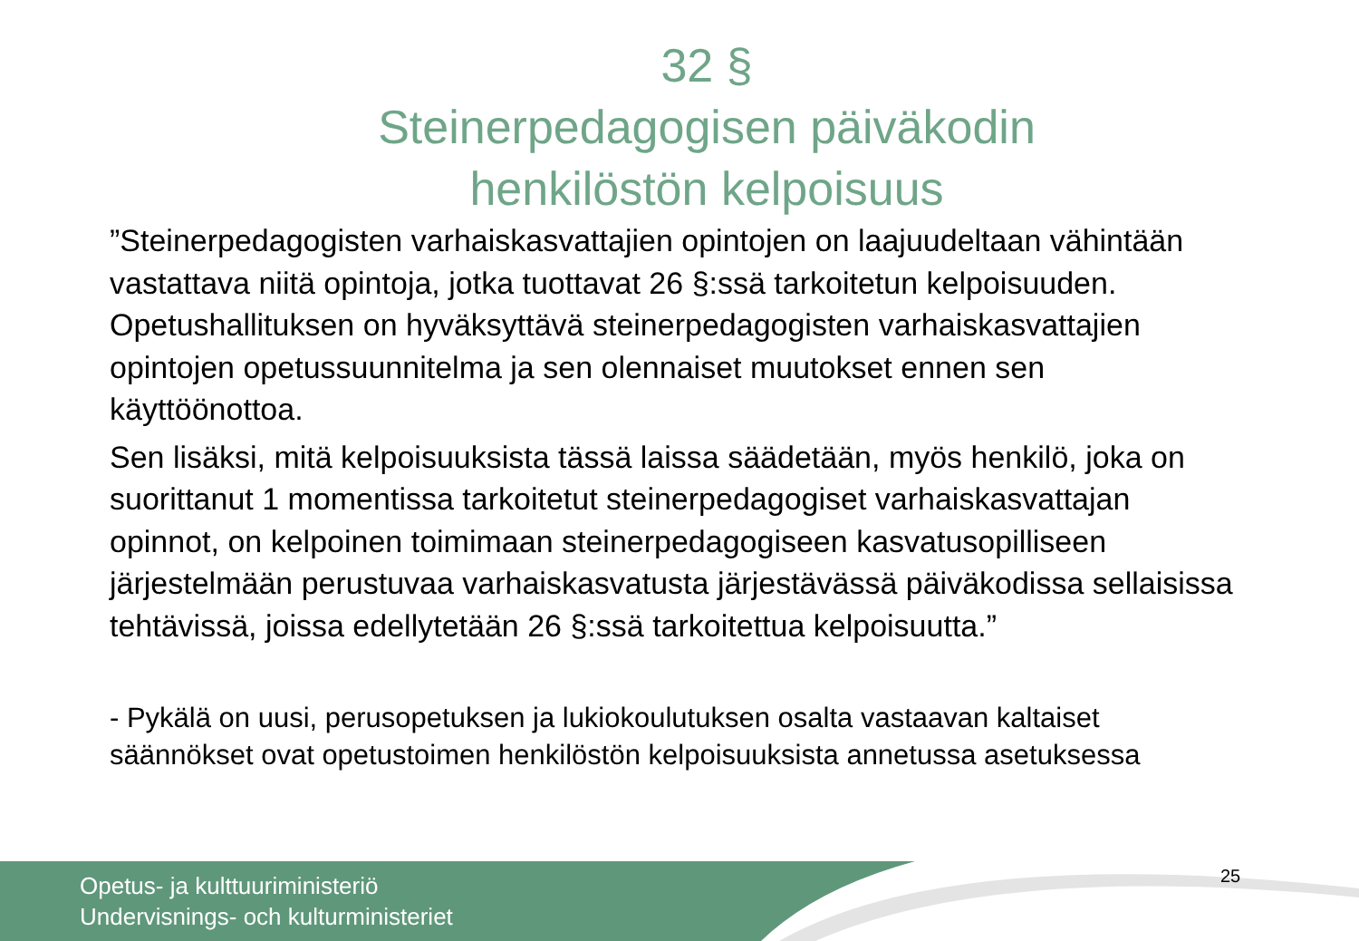32 §
Steinerpedagogisen päiväkodin henkilöstön kelpoisuus
”Steinerpedagogisten varhaiskasvattajien opintojen on laajuudeltaan vähintään vastattava niitä opintoja, jotka tuottavat 26 §:ssä tarkoitetun kelpoisuuden. Opetushallituksen on hyväksyttävä steinerpedagogisten varhaiskasvattajien opintojen opetussuunnitelma ja sen olennaiset muutokset ennen sen käyttöönottoa.
Sen lisäksi, mitä kelpoisuuksista tässä laissa säädetään, myös henkilö, joka on suorittanut 1 momentissa tarkoitetut steinerpedagogiset varhaiskasvattajan opinnot, on kelpoinen toimimaan steinerpedagogiseen kasvatusopilliseen järjestelmään perustuvaa varhaiskasvatusta järjestävässä päiväkodissa sellaisissa tehtävissä, joissa edellytetään 26 §:ssä tarkoitettua kelpoisuutta.”
- Pykälä on uusi, perusopetuksen ja lukiokoulutuksen osalta vastaavan kaltaiset säännökset ovat opetustoimen henkilöstön kelpoisuuksista annetussa asetuksessa
Opetus- ja kulttuuriministeriö
Undervisnings- och kulturministeriet
25